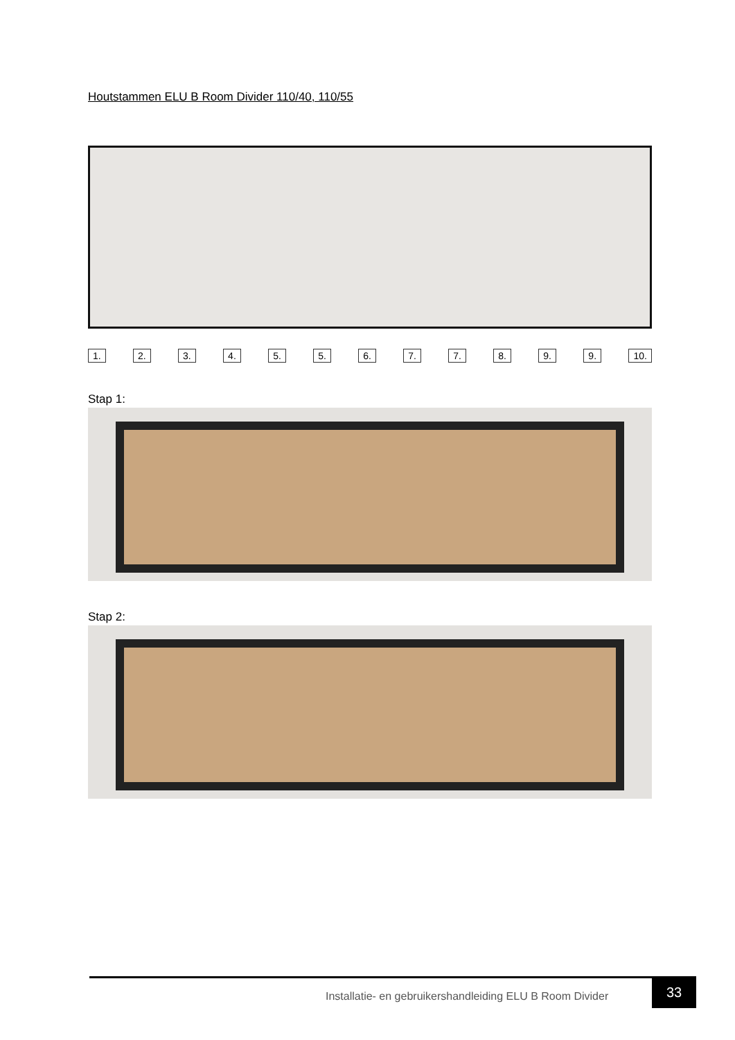Houtstammen ELU B Room Divider 110/40, 110/55
1. 2. 3. 4. 5. 5. 6. 7. 7. 8. 9. 9. 10.
Stap 1:
Stap 2:
Installatie- en gebruikershandleiding ELU B Room Divider
33